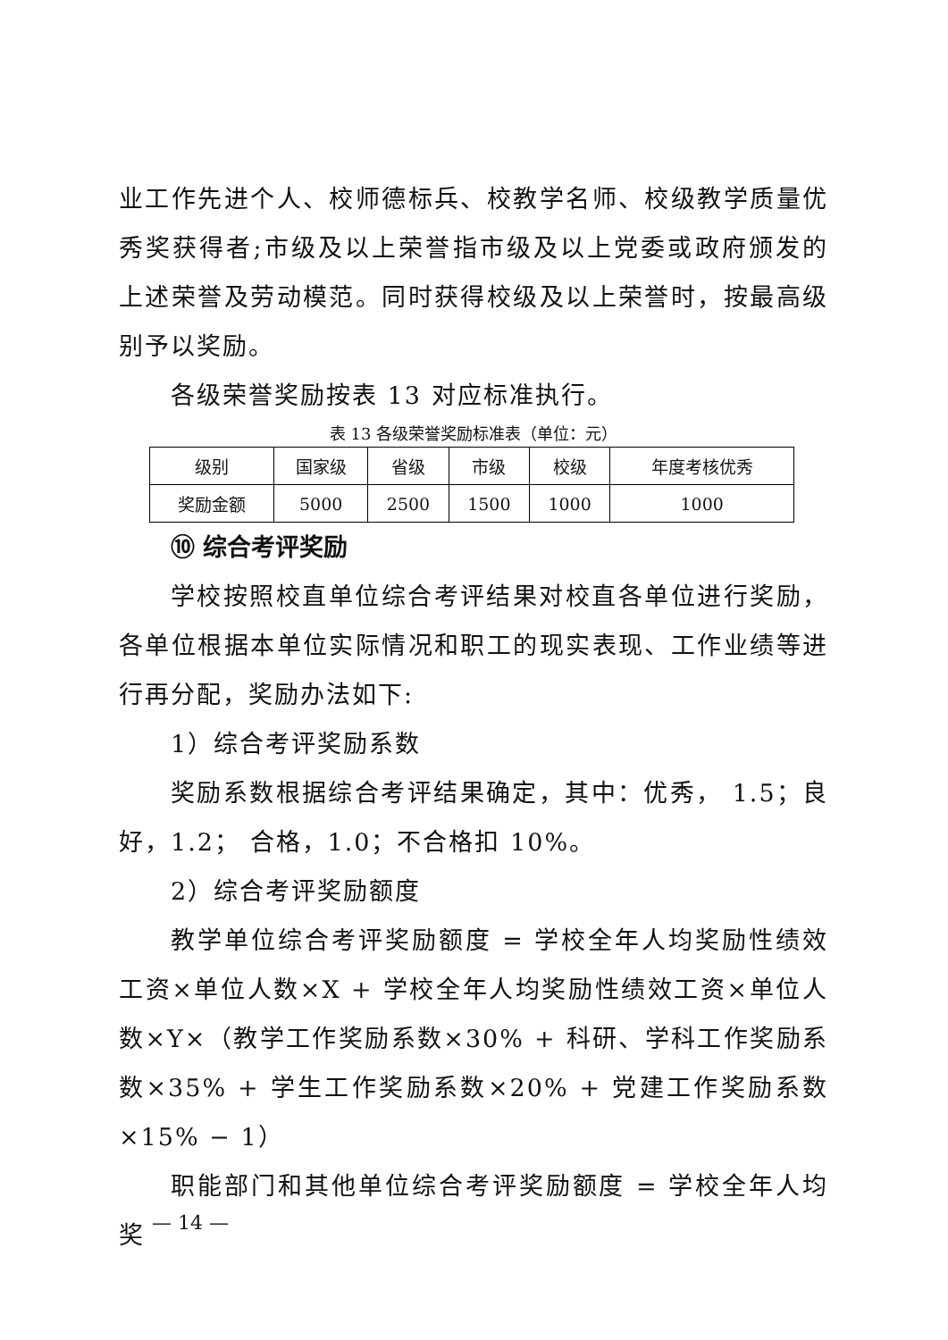业工作先进个人、校师德标兵、校教学名师、校级教学质量优秀奖获得者;市级及以上荣誉指市级及以上党委或政府颁发的上述荣誉及劳动模范。同时获得校级及以上荣誉时，按最高级别予以奖励。
各级荣誉奖励按表 13 对应标准执行。
表 13 各级荣誉奖励标准表（单位：元）
| 级别 | 国家级 | 省级 | 市级 | 校级 | 年度考核优秀 |
| 奖励金额 | 5000 | 2500 | 1500 | 1000 | 1000 |
⑩ 综合考评奖励
学校按照校直单位综合考评结果对校直各单位进行奖励，各单位根据本单位实际情况和职工的现实表现、工作业绩等进行再分配，奖励办法如下:
1）综合考评奖励系数
奖励系数根据综合考评结果确定，其中：优秀， 1.5；良好，1.2； 合格，1.0；不合格扣 10%。
2）综合考评奖励额度
教学单位综合考评奖励额度 = 学校全年人均奖励性绩效工资×单位人数×X + 学校全年人均奖励性绩效工资×单位人数×Y×（教学工作奖励系数×30% + 科研、学科工作奖励系数×35% + 学生工作奖励系数×20% + 党建工作奖励系数×15% − 1）
职能部门和其他单位综合考评奖励额度 = 学校全年人均奖
— 14 —